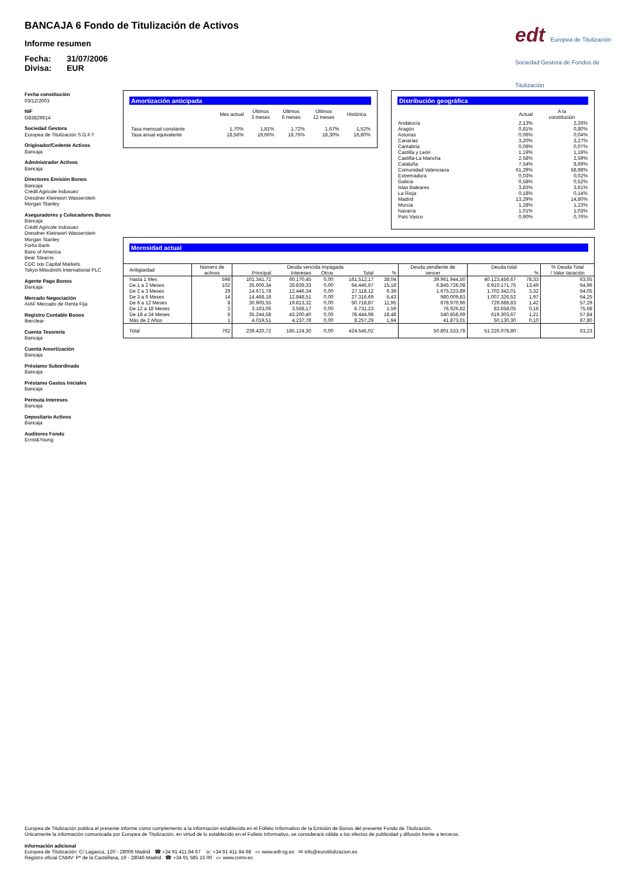BANCAJA 6 Fondo de Titulización de Activos
Informe resumen
Fecha: 31/07/2006
Divisa: EUR
edt Europea de Titulización
Sociedad Gestora de Fondos de Titulización
Fecha constitución
03/12/2003
NIF
G83829614
Sociedad Gestora
Europea de Titulización S.G.F.T
Originador/Cedente Activos
Bancaja
Administrador Activos
Bancaja
Directores Emisión Bonos
Bancaja
Crédit Agricole Indosuez
Dresdner Kleinwort Wasserstein
Morgan Stanley
Aseguradores y Colocadores Bonos
Bancaja
Crédit Agricole Indosuez
Dresdner Kleinwort Wasserstein
Morgan Stanley
Fortis Bank
Banc of America
Bear Stearns
CDC Ixis Capital Markets
Tokyo-Mitsubishi International PLC
Agente Pago Bonos
Bancaja
Mercado Negociación
AIAF Mercado de Renta Fija
Registro Contable Bonos
Iberclear
Cuenta Tesorería
Bancaja
Cuenta Amortización
Bancaja
Préstamo Subordinado
Bancaja
Préstamo Gastos Iniciales
Bancaja
Permuta Intereses
Bancaja
Depositario Activos
Bancaja
Auditores Fondo
Ernst&Young
Amortización anticipada
| | Mes actual | Últimos 3 meses | Últimos 6 meses | Últimos 12 meses | Histórica |
| --- | --- | --- | --- | --- | --- |
| Tasa mensual constante | 1,70% | 1,81% | 1,72% | 1,67% | 1,52% |
| Tasa anual equivalente | 18,56% | 19,66% | 18,76% | 18,30% | 16,80% |
Distribución geográfica
| | Actual | A la constitución |
| --- | --- | --- |
| Andalucía | 2,13% | 2,26% |
| Aragón | 0,81% | 0,80% |
| Asturias | 0,06% | 0,04% |
| Canarias | 3,20% | 3,27% |
| Cantabria | 0,08% | 0,07% |
| Castilla y León | 1,19% | 1,19% |
| Castilla-La Mancha | 2,58% | 2,59% |
| Cataluña | 7,54% | 8,69% |
| Comunidad Valenciana | 61,29% | 58,98% |
| Extremadura | 0,03% | 0,02% |
| Galicia | 0,58% | 0,52% |
| Islas Baleares | 3,83% | 3,61% |
| La Rioja | 0,18% | 0,14% |
| Madrid | 13,29% | 14,80% |
| Murcia | 1,28% | 1,23% |
| Navarra | 1,01% | 1,03% |
| País Vasco | 0,90% | 0,76% |
Morosidad actual
| Antigüedad | Número de activos | Deuda vencida impagada | | | | | Deuda pendiente de vencer | Deuda total | | % Deuda Total / Valor tasación |
| --- | --- | --- | --- | --- | --- | --- | --- | --- | --- | --- |
| | | Principal | Intereses | Otros | Total | % | | | % | |
| Hasta 1 Mes | 598 | 101.341,72 | 60.170,45 | 0,00 | 161.512,17 | 38,04 | 39.961.944,50 | 40.123.456,67 | 78,33 | 63,05 |
| De 1 a 2 Meses | 102 | 35.606,34 | 28.839,33 | 0,00 | 64.445,67 | 15,18 | 6.845.726,08 | 6.910.171,75 | 13,49 | 64,96 |
| De 2 a 3 Meses | 29 | 14.671,78 | 12.446,34 | 0,00 | 27.118,12 | 6,39 | 1.675.223,89 | 1.702.342,01 | 3,32 | 64,05 |
| De 3 a 6 Meses | 14 | 14.468,18 | 12.848,51 | 0,00 | 27.316,69 | 6,43 | 980.009,83 | 1.007.326,52 | 1,97 | 64,25 |
| De 6 a 12 Meses | 8 | 30.905,55 | 19.813,32 | 0,00 | 50.718,87 | 11,95 | 678.970,96 | 729.689,83 | 1,42 | 57,29 |
| De 12 a 18 Meses | 2 | 3.163,06 | 3.568,17 | 0,00 | 6.731,23 | 1,59 | 76.926,82 | 83.658,05 | 0,16 | 75,68 |
| De 18 a 24 Meses | 8 | 35.244,58 | 43.200,40 | 0,00 | 78.444,98 | 18,48 | 540.858,69 | 619.303,67 | 1,21 | 57,84 |
| Más de 2 Años | 1 | 4.019,51 | 4.237,78 | 0,00 | 8.257,29 | 1,94 | 41.873,01 | 50.130,30 | 0,10 | 87,80 |
| Total | 762 | 239.420,72 | 185.124,30 | 0,00 | 424.545,02 | | 50.801.533,78 | 51.226.078,80 | | 63,23 |
Europea de Titulización publica el presente informe como complemento a la información establecida en el Folleto Informativo de la Emisión de Bonos del presente Fondo de Titulización.
Únicamente la información comunicada por Europea de Titulización, en virtud de lo establecido en el Folleto Informativo, se considerará válida a los efectos de publicidad y difusión frente a terceros.
Información adicional
Europea de Titulización: C/ Lagasca, 120 - 28006 Madrid ☎ +34 91 411 84 67 ☏ +34 91 411 84 68 ▭ www.edt-sg.es ✉ info@eurotitulizacion.es
Registro oficial CNMV: Pº de la Castellana, 19 - 28046 Madrid ☎ +34 91 585 15 00 ▭ www.cnmv.es